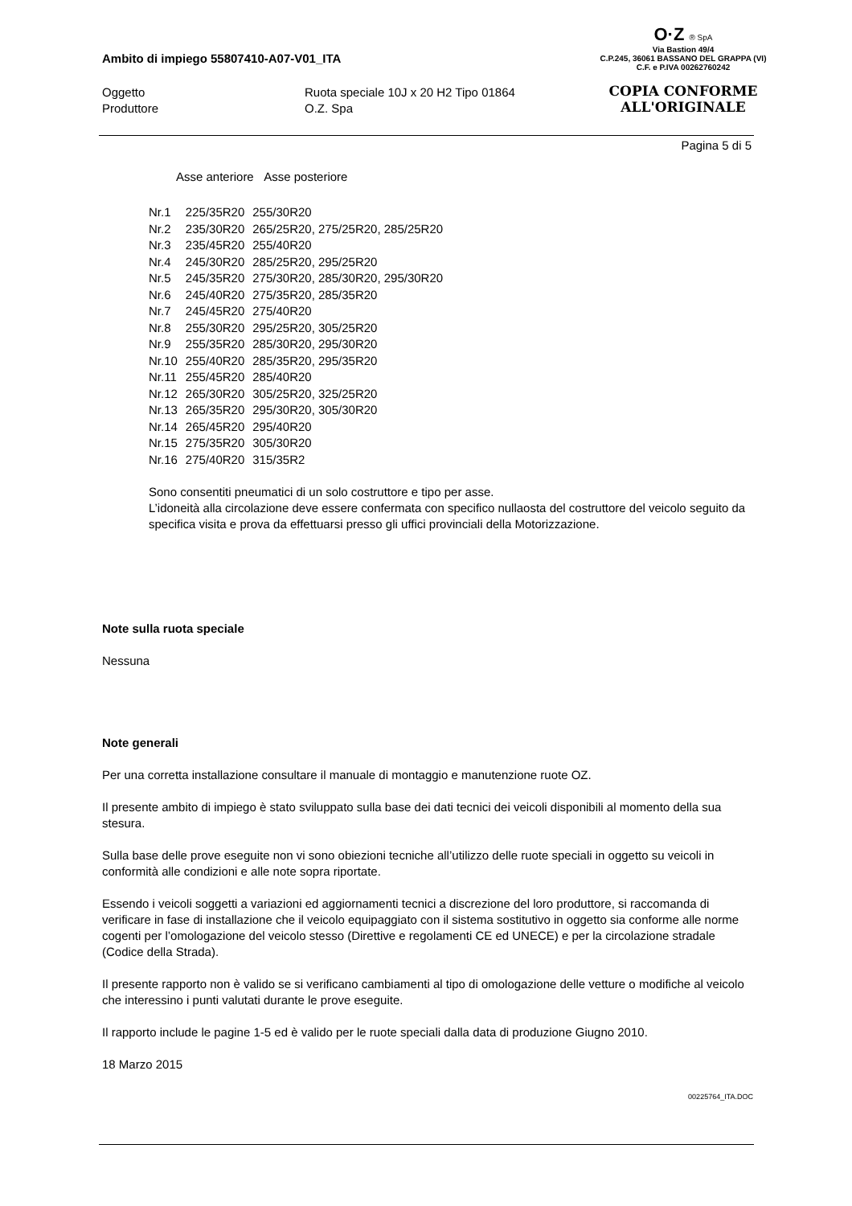O·Z ® SpA
Via Bastion 49/4
C.P.245, 36061 BASSANO DEL GRAPPA (VI)
C.F. e P.IVA 00262760242
COPIA CONFORME
ALL'ORIGINALE
Ambito di impiego 55807410-A07-V01_ITA
Oggetto
Ruota speciale 10J x 20 H2 Tipo 01864
Produttore
O.Z. Spa
Pagina 5 di 5
Asse anteriore Asse posteriore
| Nr.1 | 225/35R20 | 255/30R20 |
| Nr.2 | 235/30R20 | 265/25R20, 275/25R20, 285/25R20 |
| Nr.3 | 235/45R20 | 255/40R20 |
| Nr.4 | 245/30R20 | 285/25R20, 295/25R20 |
| Nr.5 | 245/35R20 | 275/30R20, 285/30R20, 295/30R20 |
| Nr.6 | 245/40R20 | 275/35R20, 285/35R20 |
| Nr.7 | 245/45R20 | 275/40R20 |
| Nr.8 | 255/30R20 | 295/25R20, 305/25R20 |
| Nr.9 | 255/35R20 | 285/30R20, 295/30R20 |
| Nr.10 | 255/40R20 | 285/35R20, 295/35R20 |
| Nr.11 | 255/45R20 | 285/40R20 |
| Nr.12 | 265/30R20 | 305/25R20, 325/25R20 |
| Nr.13 | 265/35R20 | 295/30R20, 305/30R20 |
| Nr.14 | 265/45R20 | 295/40R20 |
| Nr.15 | 275/35R20 | 305/30R20 |
| Nr.16 | 275/40R20 | 315/35R2 |
Sono consentiti pneumatici di un solo costruttore e tipo per asse.
L’idoneità alla circolazione deve essere confermata con specifico nullaosta del costruttore del veicolo seguito da specifica visita e prova da effettuarsi presso gli uffici provinciali della Motorizzazione.
Note sulla ruota speciale
Nessuna
Note generali
Per una corretta installazione consultare il manuale di montaggio e manutenzione ruote OZ.
Il presente ambito di impiego è stato sviluppato sulla base dei dati tecnici dei veicoli disponibili al momento della sua stesura.
Sulla base delle prove eseguite non vi sono obiezioni tecniche all’utilizzo delle ruote speciali in oggetto su veicoli in conformità alle condizioni e alle note sopra riportate.
Essendo i veicoli soggetti a variazioni ed aggiornamenti tecnici a discrezione del loro produttore, si raccomanda di verificare in fase di installazione che il veicolo equipaggiato con il sistema sostitutivo in oggetto sia conforme alle norme cogenti per l’omologazione del veicolo stesso (Direttive e regolamenti CE ed UNECE) e per la circolazione stradale (Codice della Strada).
Il presente rapporto non è valido se si verificano cambiamenti al tipo di omologazione delle vetture o modifiche al veicolo che interessino i punti valutati durante le prove eseguite.
Il rapporto include le pagine 1-5 ed è valido per le ruote speciali dalla data di produzione Giugno 2010.
18 Marzo 2015
00225764_ITA.DOC